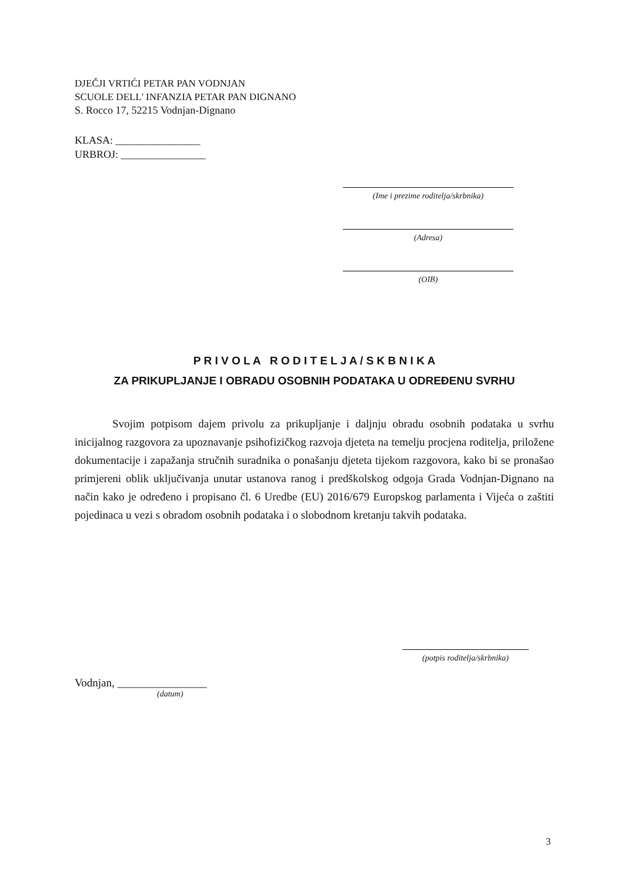DJEČJI VRTIĆI PETAR PAN VODNJAN
SCUOLE DELL' INFANZIA PETAR PAN DIGNANO
S. Rocco 17, 52215 Vodnjan-Dignano
KLASA: ________________
URBROJ: ________________
(Ime i prezime roditelja/skrbnika)
(Adresa)
(OIB)
P R I V O L A R O D I T E L J A / S K B N I K A
ZA PRIKUPLJANJE I OBRADU OSOBNIH PODATAKA U ODREĐENU SVRHU
Svojim potpisom dajem privolu za prikupljanje i daljnju obradu osobnih podataka u svrhu inicijalnog razgovora za upoznavanje psihofizičkog razvoja djeteta na temelju procjena roditelja, priložene dokumentacije i zapažanja stručnih suradnika o ponašanju djeteta tijekom razgovora, kako bi se pronašao primjereni oblik uključivanja unutar ustanova ranog i predškolskog odgoja Grada Vodnjan-Dignano na način kako je određeno i propisano čl. 6 Uredbe (EU) 2016/679 Europskog parlamenta i Vijeća o zaštiti pojedinaca u vezi s obradom osobnih podataka i o slobodnom kretanju takvih podataka.
(potpis roditelja/skrbnika)
Vodnjan, ________________
(datum)
3